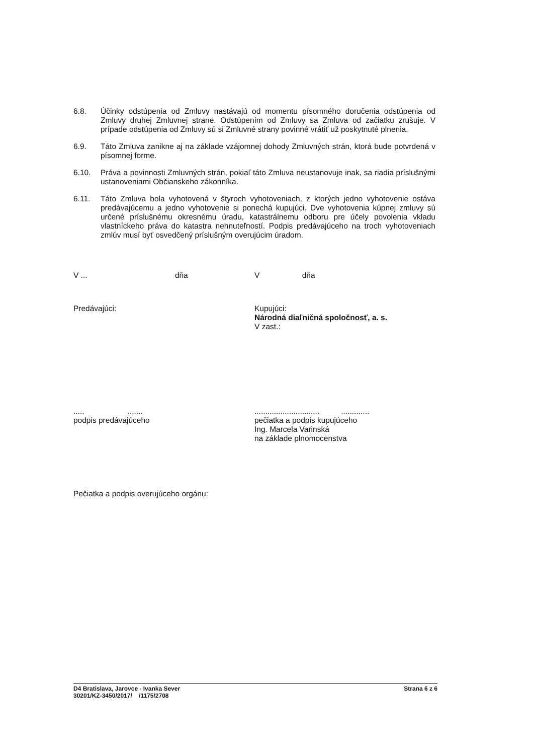6.8. Účinky odstúpenia od Zmluvy nastávajú od momentu písomného doručenia odstúpenia od Zmluvy druhej Zmluvnej strane. Odstúpením od Zmluvy sa Zmluva od začiatku zrušuje. V prípade odstúpenia od Zmluvy sú si Zmluvné strany povinné vrátiť už poskytnuté plnenia.
6.9. Táto Zmluva zanikne aj na základe vzájomnej dohody Zmluvných strán, ktorá bude potvrdená v písomnej forme.
6.10. Práva a povinnosti Zmluvných strán, pokiaľ táto Zmluva neustanovuje inak, sa riadia príslušnými ustanoveniami Občianskeho zákonníka.
6.11. Táto Zmluva bola vyhotovená v štyroch vyhotoveniach, z ktorých jedno vyhotovenie ostáva predávajúcemu a jedno vyhotovenie si ponechá kupujúci. Dve vyhotovenia kúpnej zmluvy sú určené príslušnému okresnému úradu, katastrálnemu odboru pre účely povolenia vkladu vlastníckeho práva do katastra nehnuteľností. Podpis predávajúceho na troch vyhotoveniach zmlúv musí byť osvedčený príslušným overujúcim úradom.
V ... dňa V dňa
Predávajúci: Kupujúci:
Národná diaľničná spoločnosť, a. s.
V zast.:
..... .......
podpis predávajúceho
.............................. .............
pečiatka a podpis kupujúceho
Ing. Marcela Varinská
na základe plnomocenstva
Pečiatka a podpis overujúceho orgánu:
D4 Bratislava, Jarovce - Ivanka Sever
30201/KZ-3450/2017/ /1175/2708
Strana 6 z 6